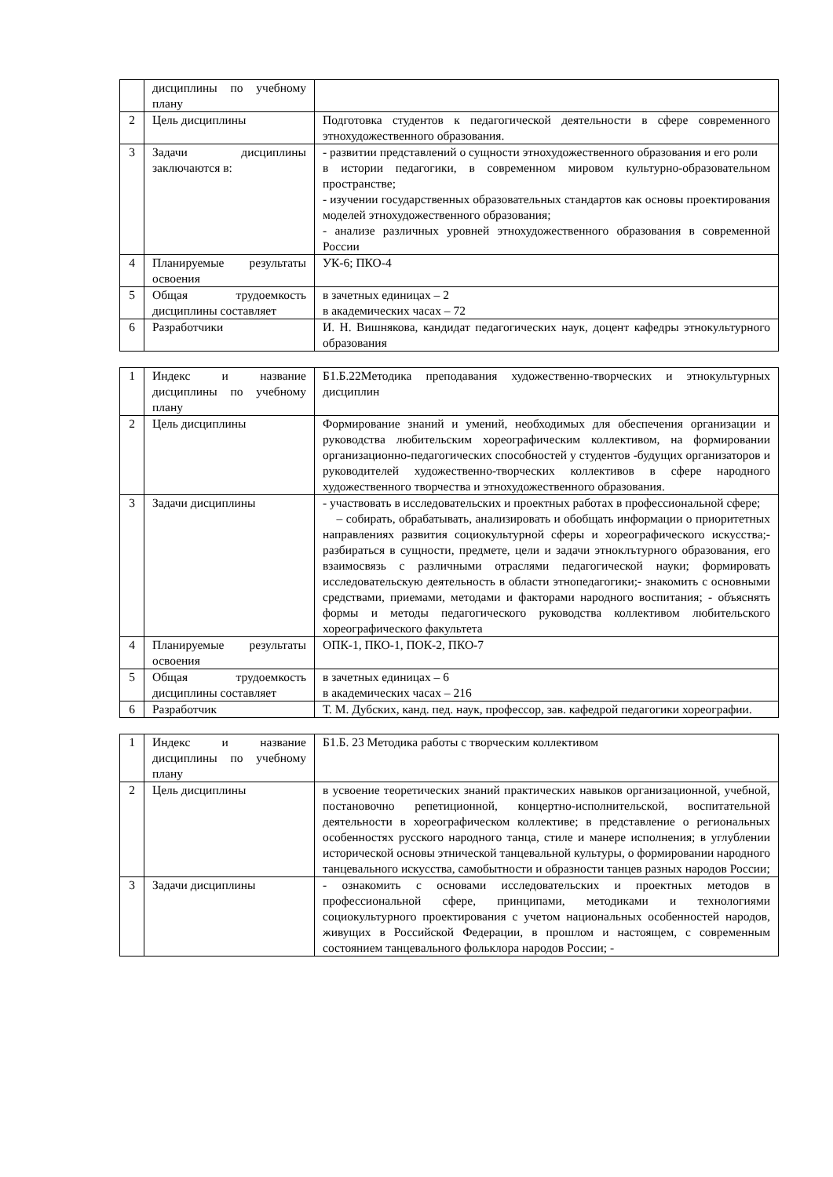| | дисциплины по учебному плану | |
| 2 | Цель дисциплины | Подготовка студентов к педагогической деятельности в сфере современного этнохудожественного образования. |
| 3 | Задачи дисциплины заключаются в: | - развитии представлений о сущности этнохудожественного образования и его роли в истории педагогики, в современном мировом культурно-образовательном пространстве; - изучении государственных образовательных стандартов как основы проектирования моделей этнохудожественного образования; - анализе различных уровней этнохудожественного образования в современной России |
| 4 | Планируемые результаты освоения | УК-6; ПКО-4 |
| 5 | Общая трудоемкость дисциплины составляет | в зачетных единицах – 2 в академических часах – 72 |
| 6 | Разработчики | И. Н. Вишнякова, кандидат педагогических наук, доцент кафедры этнокультурного образования |
| 1 | Индекс и название дисциплины по учебному плану | Б1.Б.22Методика преподавания художественно-творческих и этнокультурных дисциплин |
| 2 | Цель дисциплины | Формирование знаний и умений, необходимых для обеспечения организации и руководства любительским хореографическим коллективом, на формировании организационно-педагогических способностей у студентов -будущих организаторов и руководителей художественно-творческих коллективов в сфере народного художественного творчества и этнохудожественного образования. |
| 3 | Задачи дисциплины | - участвовать в исследовательских и проектных работах в профессиональной сфере; – собирать, обрабатывать, анализировать и обобщать информации о приоритетных направлениях развития социокультурной сферы и хореографического искусства;- разбираться в сущности, предмете, цели и задачи этноклътурного образования, его взаимосвязь с различными отраслями педагогической науки; формировать исследовательскую деятельность в области этнопедагогики;- знакомить с основными средствами, приемами, методами и факторами народного воспитания; - объяснять формы и методы педагогического руководства коллективом любительского хореографического факультета |
| 4 | Планируемые результаты освоения | ОПК-1, ПКО-1, ПОК-2, ПКО-7 |
| 5 | Общая трудоемкость дисциплины составляет | в зачетных единицах – 6 в академических часах – 216 |
| 6 | Разработчик | Т. М. Дубских, канд. пед. наук, профессор, зав. кафедрой педагогики хореографии. |
| 1 | Индекс и название дисциплины по учебному плану | Б1.Б. 23 Методика работы с творческим коллективом |
| 2 | Цель дисциплины | в усвоение теоретических знаний практических навыков организационной, учебной, постановочно репетиционной, концертно-исполнительской, воспитательной деятельности в хореографическом коллективе; в представление о региональных особенностях русского народного танца, стиле и манере исполнения; в углублении исторической основы этнической танцевальной культуры, о формировании народного танцевального искусства, самобытности и образности танцев разных народов России; |
| 3 | Задачи дисциплины | - ознакомить с основами исследовательских и проектных методов в профессиональной сфере, принципами, методиками и технологиями социокультурного проектирования с учетом национальных особенностей народов, живущих в Российской Федерации, в прошлом и настоящем, с современным состоянием танцевального фольклора народов России; - |